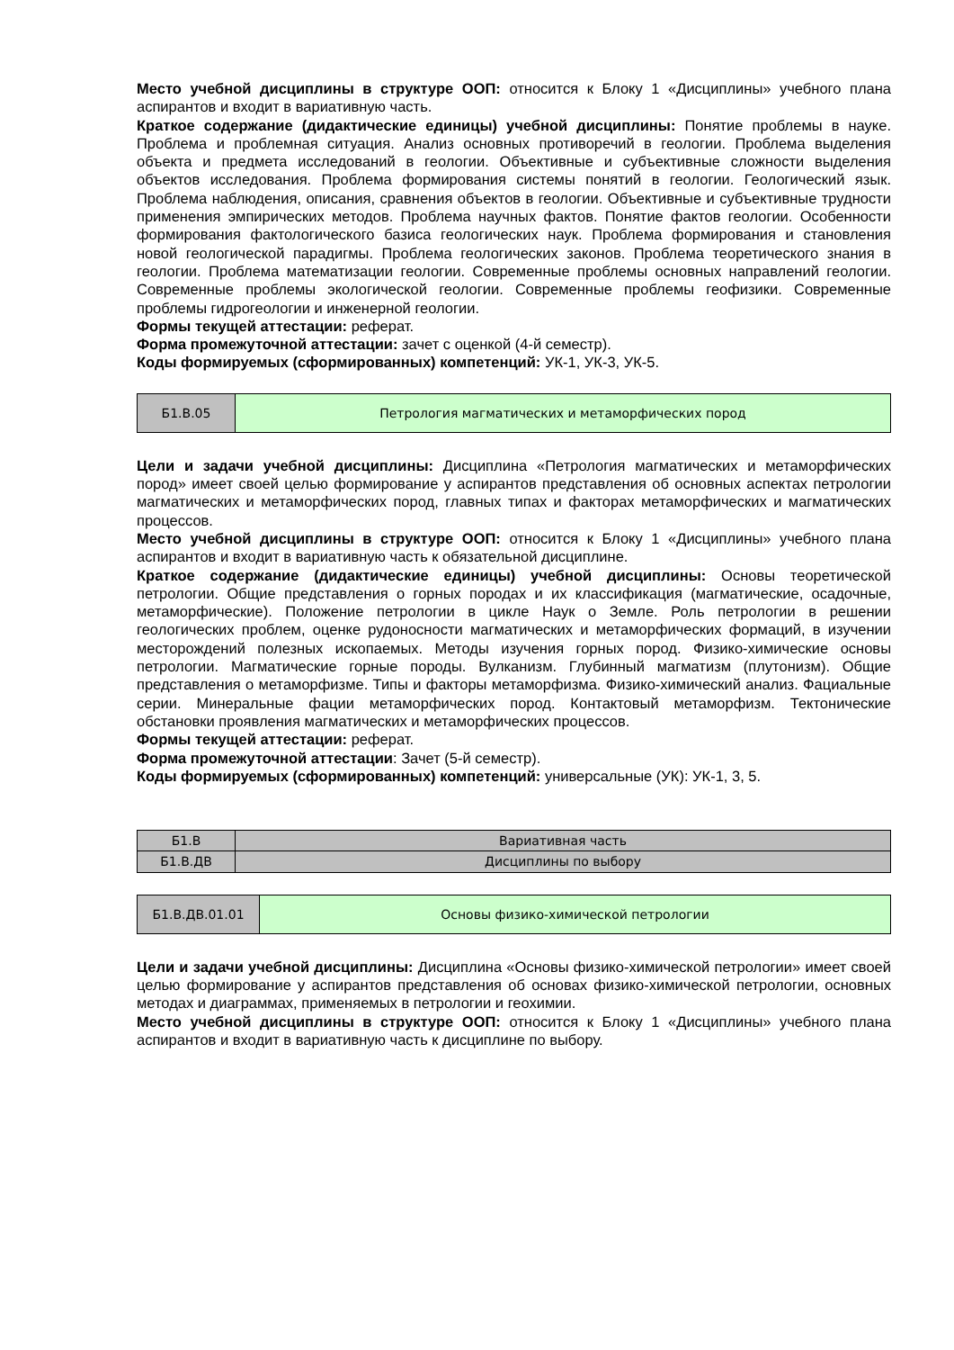Место учебной дисциплины в структуре ООП: относится к Блоку 1 «Дисциплины» учебного плана аспирантов и входит в вариативную часть.
Краткое содержание (дидактические единицы) учебной дисциплины: Понятие проблемы в науке. Проблема и проблемная ситуация. Анализ основных противоречий в геологии. Проблема выделения объекта и предмета исследований в геологии. Объективные и субъективные сложности выделения объектов исследования. Проблема формирования системы понятий в геологии. Геологический язык. Проблема наблюдения, описания, сравнения объектов в геологии. Объективные и субъективные трудности применения эмпирических методов. Проблема научных фактов. Понятие фактов геологии. Особенности формирования фактологического базиса геологических наук. Проблема формирования и становления новой геологической парадигмы. Проблема геологических законов. Проблема теоретического знания в геологии. Проблема математизации геологии. Современные проблемы основных направлений геологии. Современные проблемы экологической геологии. Современные проблемы геофизики. Современные проблемы гидрогеологии и инженерной геологии.
Формы текущей аттестации: реферат.
Форма промежуточной аттестации: зачет с оценкой (4-й семестр).
Коды формируемых (сформированных) компетенций: УК-1, УК-3, УК-5.
| Б1.В.05 | Петрология магматических и метаморфических пород |
Цели и задачи учебной дисциплины: Дисциплина «Петрология магматических и метаморфических пород» имеет своей целью формирование у аспирантов представления об основных аспектах петрологии магматических и метаморфических пород, главных типах и факторах метаморфических и магматических процессов.
Место учебной дисциплины в структуре ООП: относится к Блоку 1 «Дисциплины» учебного плана аспирантов и входит в вариативную часть к обязательной дисциплине.
Краткое содержание (дидактические единицы) учебной дисциплины: Основы теоретической петрологии. Общие представления о горных породах и их классификация (магматические, осадочные, метаморфические). Положение петрологии в цикле Наук о Земле. Роль петрологии в решении геологических проблем, оценке рудоносности магматических и метаморфических формаций, в изучении месторождений полезных ископаемых. Методы изучения горных пород. Физико-химические основы петрологии. Магматические горные породы. Вулканизм. Глубинный магматизм (плутонизм). Общие представления о метаморфизме. Типы и факторы метаморфизма. Физико-химический анализ. Фациальные серии. Минеральные фации метаморфических пород. Контактовый метаморфизм. Тектонические обстановки проявления магматических и метаморфических процессов.
Формы текущей аттестации: реферат.
Форма промежуточной аттестации: Зачет (5-й семестр).
Коды формируемых (сформированных) компетенций: универсальные (УК): УК-1, 3, 5.
| Б1.В | Вариативная часть |
| Б1.В.ДВ | Дисциплины по выбору |
| Б1.В.ДВ.01.01 | Основы физико-химической петрологии |
Цели и задачи учебной дисциплины: Дисциплина «Основы физико-химической петрологии» имеет своей целью формирование у аспирантов представления об основах физико-химической петрологии, основных методах и диаграммах, применяемых в петрологии и геохимии.
Место учебной дисциплины в структуре ООП: относится к Блоку 1 «Дисциплины» учебного плана аспирантов и входит в вариативную часть к дисциплине по выбору.